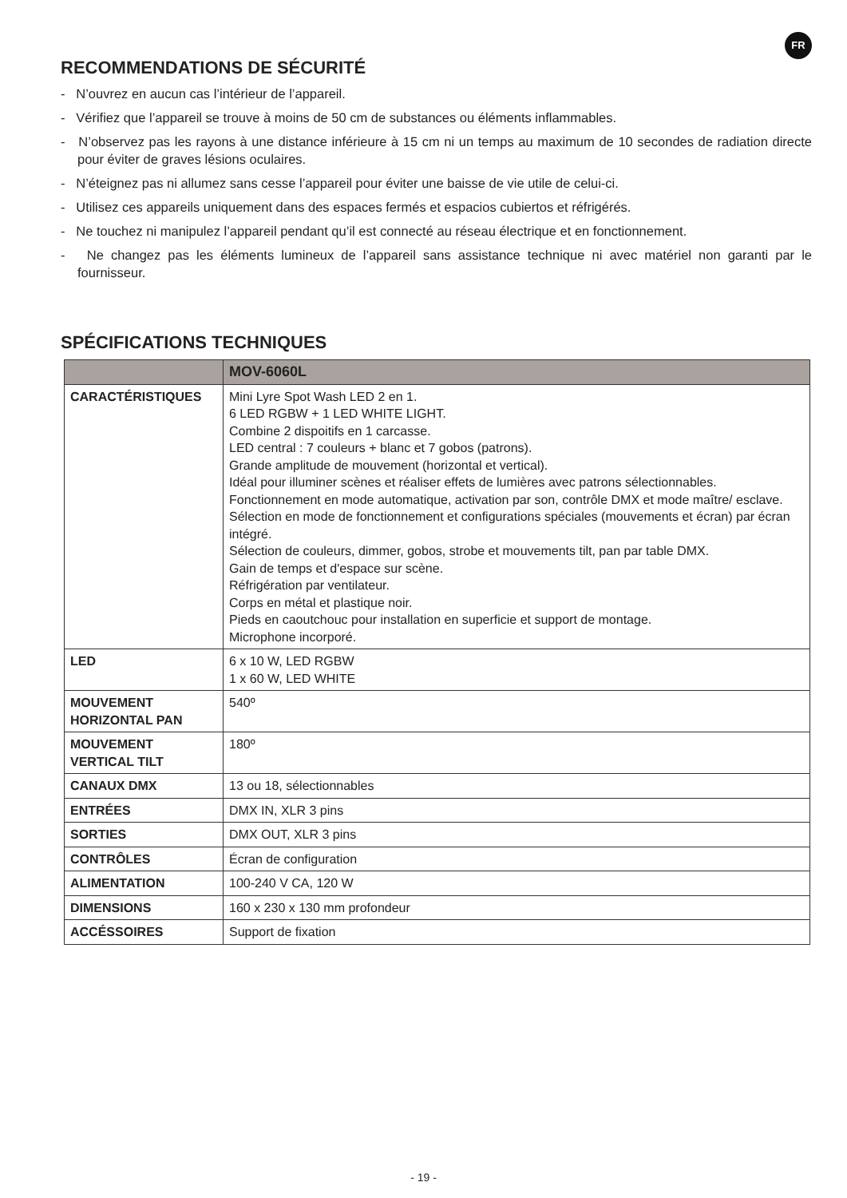FR
RECOMMENDATIONS DE SÉCURITÉ
- N’ouvrez en aucun cas l’intérieur de l’appareil.
- Vérifiez que l’appareil se trouve à moins de 50 cm de substances ou éléments inflammables.
- N’observez pas les rayons à une distance inférieure à 15 cm ni un temps au maximum de 10 secondes de radiation directe pour éviter de graves lésions oculaires.
- N’éteignez pas ni allumez sans cesse l’appareil pour éviter une baisse de vie utile de celui-ci.
- Utilisez ces appareils uniquement dans des espaces fermés et espacios cubiertos et réfrigérés.
- Ne touchez ni manipulez l’appareil pendant qu’il est connecté au réseau électrique et en fonctionnement.
- Ne changez pas les éléments lumineux de l’appareil sans assistance technique ni avec matériel non garanti par le fournisseur.
SPÉCIFICATIONS TECHNIQUES
| | MOV-6060L |
| --- | --- |
| CARACTÉRISTIQUES | Mini Lyre Spot Wash LED 2 en 1. 6 LED RGBW + 1 LED WHITE LIGHT. Combine 2 dispoitifs en 1 carcasse. LED central : 7 couleurs + blanc et 7 gobos (patrons). Grande amplitude de mouvement (horizontal et vertical). Idéal pour illuminer scènes et réaliser effets de lumières avec patrons sélectionnables. Fonctionnement en mode automatique, activation par son, contrôle DMX et mode maître/ esclave. Sélection en mode de fonctionnement et configurations spéciales (mouvements et écran) par écran intégré. Sélection de couleurs, dimmer, gobos, strobe et mouvements tilt, pan par table DMX. Gain de temps et d'espace sur scène. Réfrigération par ventilateur. Corps en métal et plastique noir. Pieds en caoutchouc pour installation en superficie et support de montage. Microphone incorporé. |
| LED | 6 x 10 W, LED RGBW 1 x 60 W, LED WHITE |
| MOUVEMENT HORIZONTAL PAN | 540º |
| MOUVEMENT VERTICAL TILT | 180º |
| CANAUX DMX | 13 ou 18, sélectionnables |
| ENTRÉES | DMX IN, XLR 3 pins |
| SORTIES | DMX OUT, XLR 3 pins |
| CONTRÔLES | Écran de configuration |
| ALIMENTATION | 100-240 V CA, 120 W |
| DIMENSIONS | 160 x 230 x 130 mm profondeur |
| ACCÉSSOIRES | Support de fixation |
- 19 -